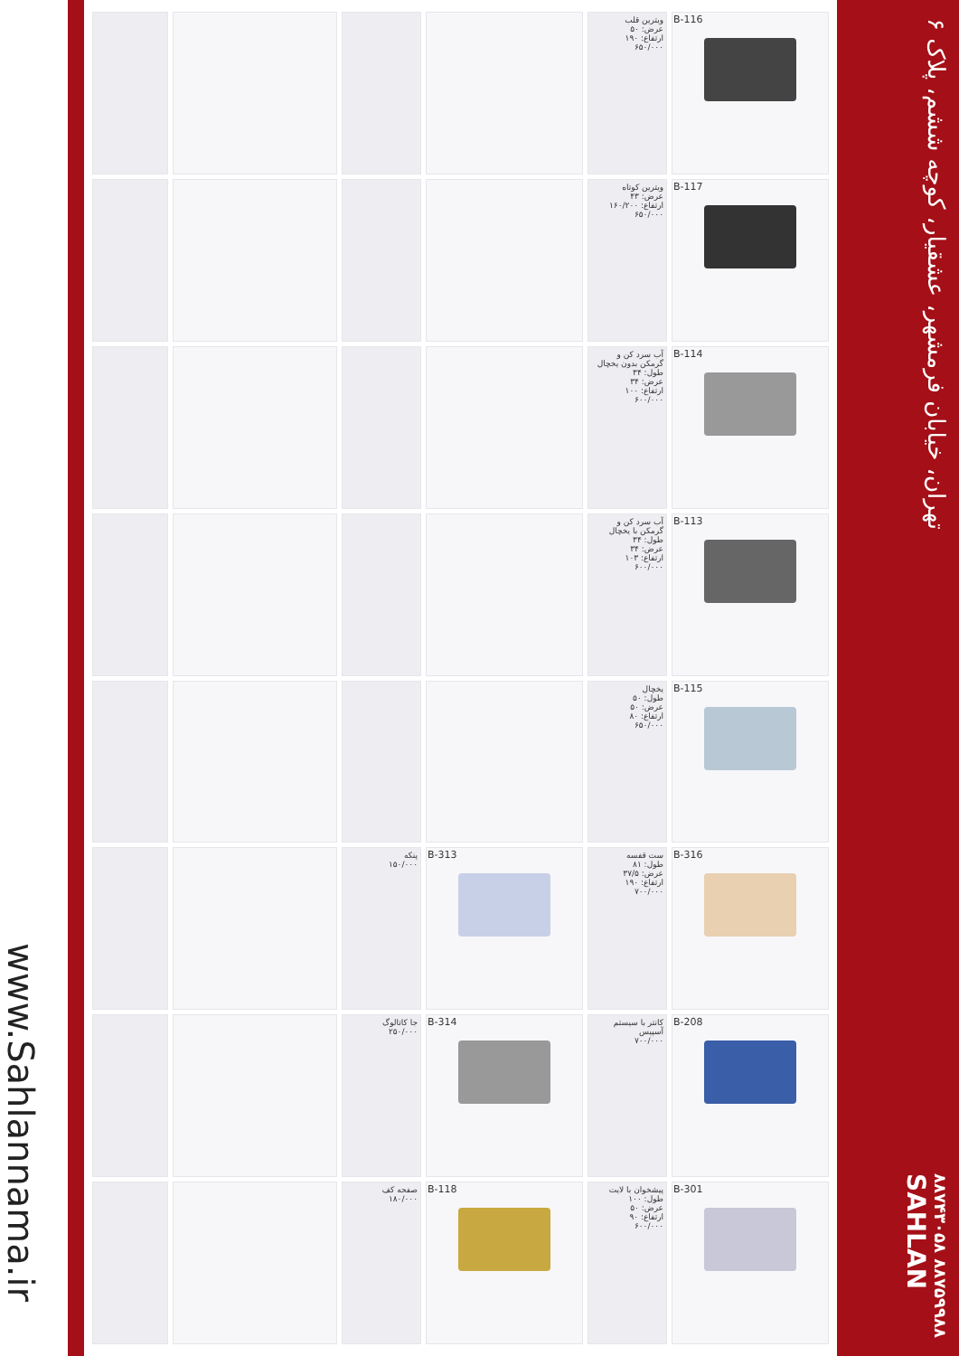www.Sahlannama.ir
| B-116 | ویترین قلب عرض: ۵۰ ارتفاع: ۱۹۰ ۶۵۰/۰۰۰ | | | | |
| B-117 | ویترین کوتاه عرض: ۴۳ ارتفاع: ۱۶۰/۲۰۰ ۶۵۰/۰۰۰ | | | | |
| B-114 | آب سرد کن و گرمکن بدون یخچال طول: ۳۴ عرض: ۳۴ ارتفاع: ۱۰۰ ۶۰۰/۰۰۰ | | | | |
| B-113 | آب سرد کن و گرمکن با یخچال طول: ۳۴ عرض: ۳۴ ارتفاع: ۱۰۳ ۶۰۰/۰۰۰ | | | | |
| B-115 | یخچال طول: ۵۰ عرض: ۵۰ ارتفاع: ۸۰ ۶۵۰/۰۰۰ | | | | |
| B-316 | ست قفسه طول: ۸۱ عرض: ۳۷/۵ ارتفاع: ۱۹۰ ۷۰۰/۰۰۰ | B-313 | پنکه ۱۵۰/۰۰۰ | | |
| B-208 | کانتر با سیستم آسپیس ۷۰۰/۰۰۰ | B-314 | جا کاتالوگ ۲۵۰/۰۰۰ | | |
| B-301 | پیشخوان با لایت طول: ۱۰۰ عرض: ۵۰ ارتفاع: ۹۰ ۶۰۰/۰۰۰ | B-118 | صفحه کف ۱۸۰/۰۰۰ | | |
تهران، خیابان فرمشهر، عشقیار، کوچه ششم، پلاک ۶
۸۸۷۴۳۰۵۸ ۸۸۷۵۹۹۸۸
SAHLAN